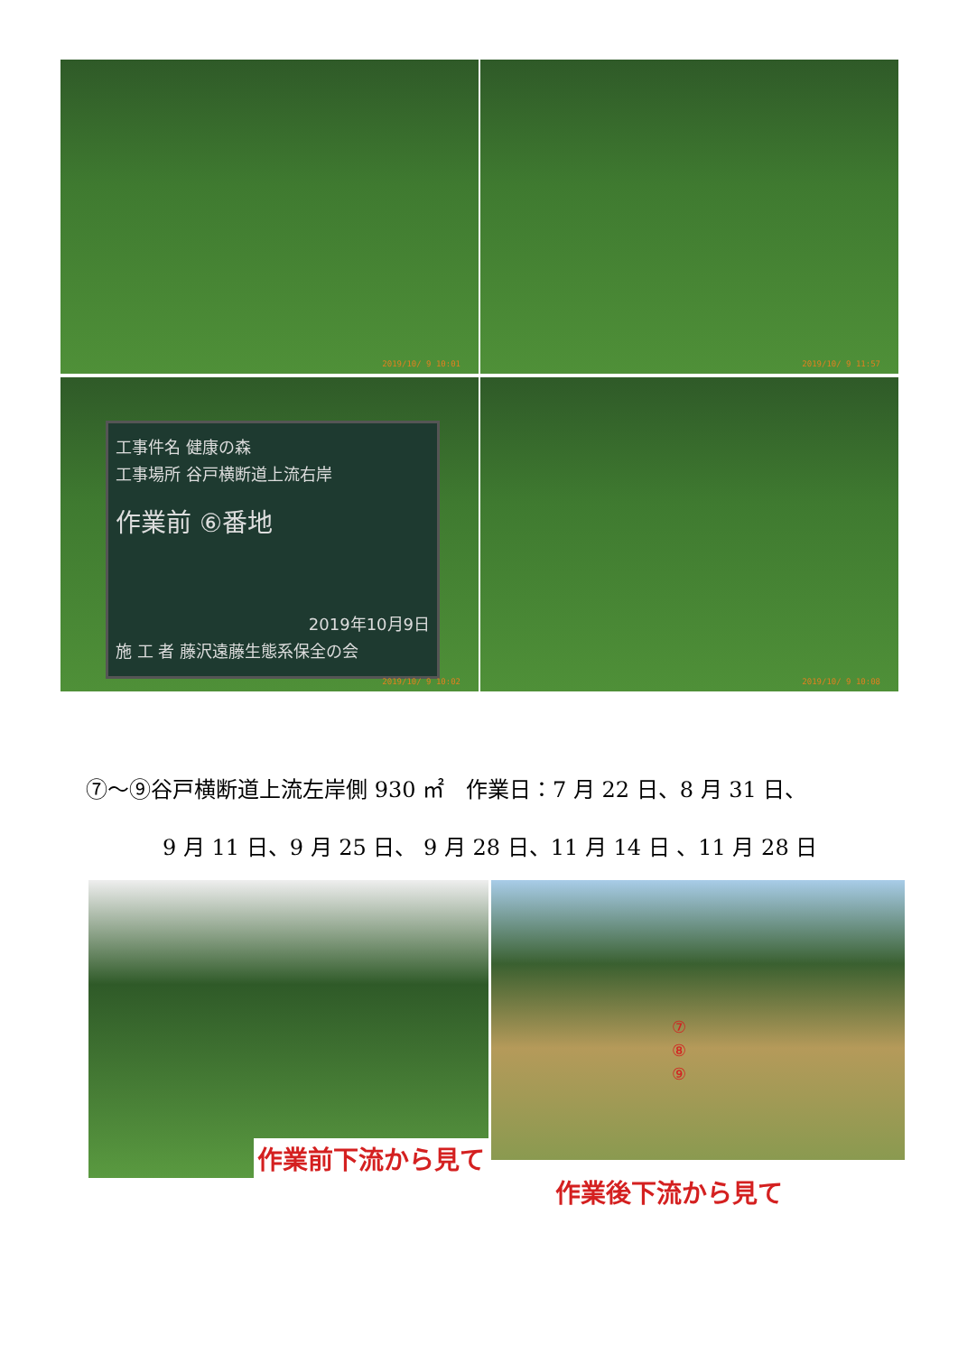2019/10/ 9 10:01
2019/10/ 9 11:57
工事件名 健康の森
工事場所 谷戸横断道上流右岸
作業前 ⑥番地
2019年10月9日
施 工 者 藤沢遠藤生態系保全の会
2019/10/ 9 10:02
2019/10/ 9 10:08
⑦～⑨谷戸横断道上流左岸側 930 ㎡　作業日：7 月 22 日、8 月 31 日、
9 月 11 日、9 月 25 日、 9 月 28 日、11 月 14 日 、11 月 28 日
作業前下流から見て
⑦
⑧
⑨
作業後下流から見て